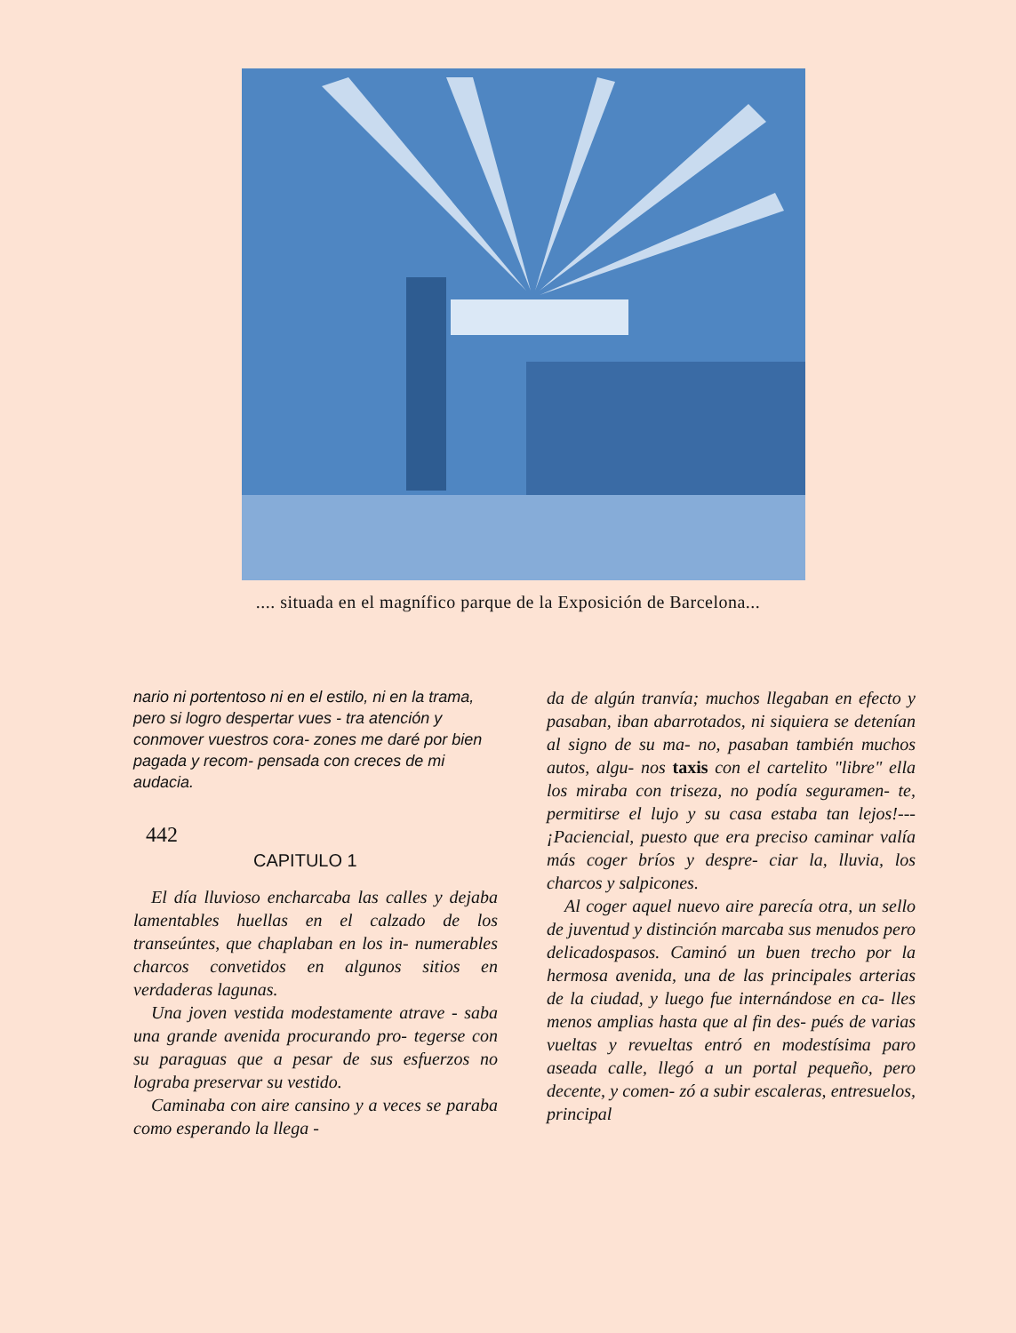.... situada en el magnífico parque de la Exposición de Barcelona...
nario ni portentoso ni en el estilo, ni en la trama, pero si logro despertar vues - tra atención y conmover vuestros cora- zones me daré por bien pagada y recom- pensada con creces de mi audacia.
442
CAPITULO 1
El día lluvioso encharcaba las calles y dejaba lamentables huellas en el calzado de los transeúntes, que chaplaban en los in- numerables charcos convetidos en algunos sitios en verdaderas lagunas.
Una joven vestida modestamente atrave - saba una grande avenida procurando pro- tegerse con su paraguas que a pesar de sus esfuerzos no lograba preservar su vestido.
Caminaba con aire cansino y a veces se paraba como esperando la llega -
da de algún tranvía; muchos llegaban en efecto y pasaban, iban abarrotados, ni siquiera se detenían al signo de su ma- no, pasaban también muchos autos, algu- nos taxis con el cartelito "libre" ella los miraba con triseza, no podía seguramen- te, permitirse el lujo y su casa estaba tan lejos!---¡Paciencial, puesto que era preciso caminar valía más coger bríos y despre- ciar la, lluvia, los charcos y salpicones.
Al coger aquel nuevo aire parecía otra, un sello de juventud y distinción marcaba sus menudos pero delicadospasos. Caminó un buen trecho por la hermosa avenida, una de las principales arterias de la ciudad, y luego fue internándose en ca- lles menos amplias hasta que al fin des- pués de varias vueltas y revueltas entró en modestísima paro aseada calle, llegó a un portal pequeño, pero decente, y comen- zó a subir escaleras, entresuelos, principal